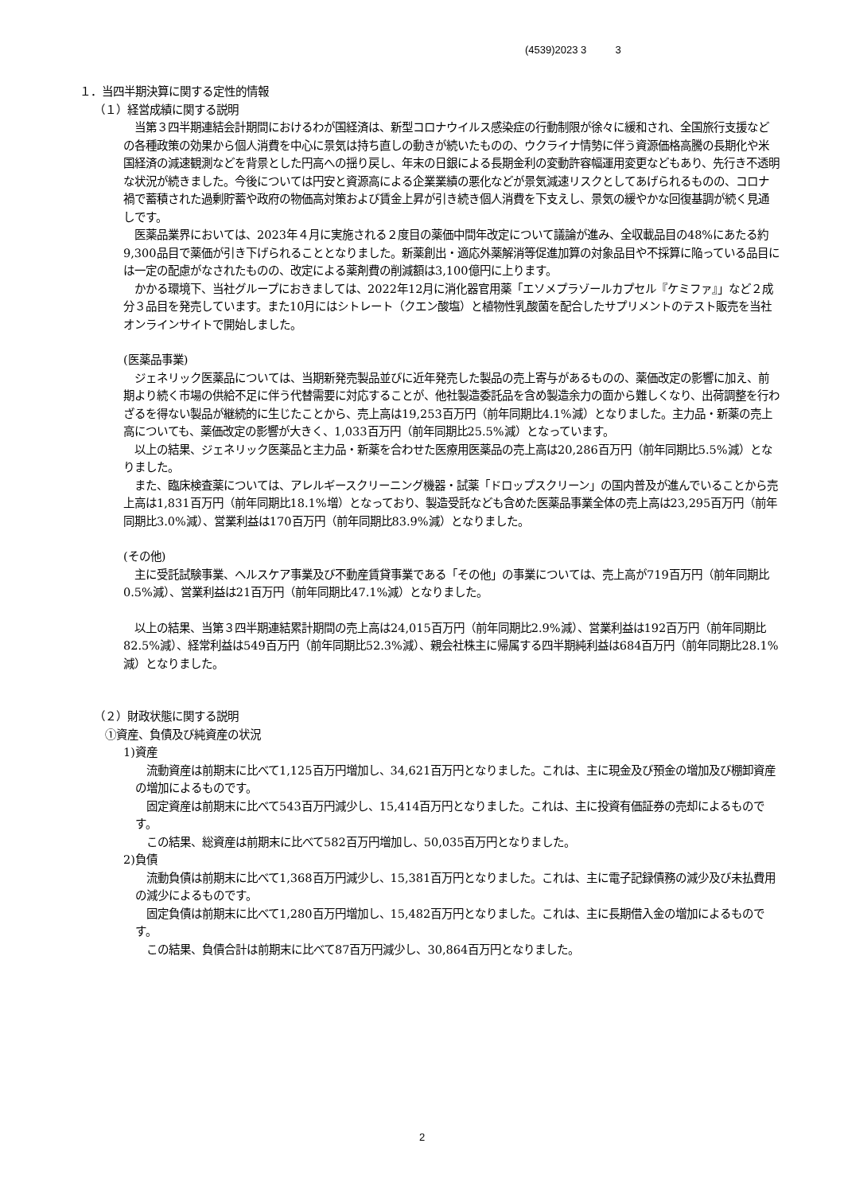(4539)2023 3 3
１．当四半期決算に関する定性的情報
（１）経営成績に関する説明
　当第３四半期連結会計期間におけるわが国経済は、新型コロナウイルス感染症の行動制限が徐々に緩和され、全国旅行支援などの各種政策の効果から個人消費を中心に景気は持ち直しの動きが続いたものの、ウクライナ情勢に伴う資源価格高騰の長期化や米国経済の減速観測などを背景とした円高への揺り戻し、年末の日銀による長期金利の変動許容幅運用変更などもあり、先行き不透明な状況が続きました。今後については円安と資源高による企業業績の悪化などが景気減速リスクとしてあげられるものの、コロナ禍で蓄積された過剰貯蓄や政府の物価高対策および賃金上昇が引き続き個人消費を下支えし、景気の緩やかな回復基調が続く見通しです。
　医薬品業界においては、2023年４月に実施される２度目の薬価中間年改定について議論が進み、全収載品目の48%にあたる約9,300品目で薬価が引き下げられることとなりました。新薬創出・適応外薬解消等促進加算の対象品目や不採算に陥っている品目には一定の配慮がなされたものの、改定による薬剤費の削減額は3,100億円に上ります。
　かかる環境下、当社グループにおきましては、2022年12月に消化器官用薬「エソメプラゾールカプセル『ケミファ』」など２成分３品目を発売しています。また10月にはシトレート（クエン酸塩）と植物性乳酸菌を配合したサプリメントのテスト販売を当社オンラインサイトで開始しました。
(医薬品事業)
　ジェネリック医薬品については、当期新発売製品並びに近年発売した製品の売上寄与があるものの、薬価改定の影響に加え、前期より続く市場の供給不足に伴う代替需要に対応することが、他社製造委託品を含め製造余力の面から難しくなり、出荷調整を行わざるを得ない製品が継続的に生じたことから、売上高は19,253百万円（前年同期比4.1%減）となりました。主力品・新薬の売上高についても、薬価改定の影響が大きく、1,033百万円（前年同期比25.5%減）となっています。
　以上の結果、ジェネリック医薬品と主力品・新薬を合わせた医療用医薬品の売上高は20,286百万円（前年同期比5.5%減）となりました。
　また、臨床検査薬については、アレルギースクリーニング機器・試薬「ドロップスクリーン」の国内普及が進んでいることから売上高は1,831百万円（前年同期比18.1%増）となっており、製造受託なども含めた医薬品事業全体の売上高は23,295百万円（前年同期比3.0%減）、営業利益は170百万円（前年同期比83.9%減）となりました。
(その他)
　主に受託試験事業、ヘルスケア事業及び不動産賃貸事業である「その他」の事業については、売上高が719百万円（前年同期比0.5%減）、営業利益は21百万円（前年同期比47.1%減）となりました。
　以上の結果、当第３四半期連結累計期間の売上高は24,015百万円（前年同期比2.9%減）、営業利益は192百万円（前年同期比82.5%減）、経常利益は549百万円（前年同期比52.3%減）、親会社株主に帰属する四半期純利益は684百万円（前年同期比28.1%減）となりました。
（２）財政状態に関する説明
　①資産、負債及び純資産の状況
1)資産
　流動資産は前期末に比べて1,125百万円増加し、34,621百万円となりました。これは、主に現金及び預金の増加及び棚卸資産の増加によるものです。
　固定資産は前期末に比べて543百万円減少し、15,414百万円となりました。これは、主に投資有価証券の売却によるものです。
　この結果、総資産は前期末に比べて582百万円増加し、50,035百万円となりました。
2)負債
　流動負債は前期末に比べて1,368百万円減少し、15,381百万円となりました。これは、主に電子記録債務の減少及び未払費用の減少によるものです。
　固定負債は前期末に比べて1,280百万円増加し、15,482百万円となりました。これは、主に長期借入金の増加によるものです。
　この結果、負債合計は前期末に比べて87百万円減少し、30,864百万円となりました。
2